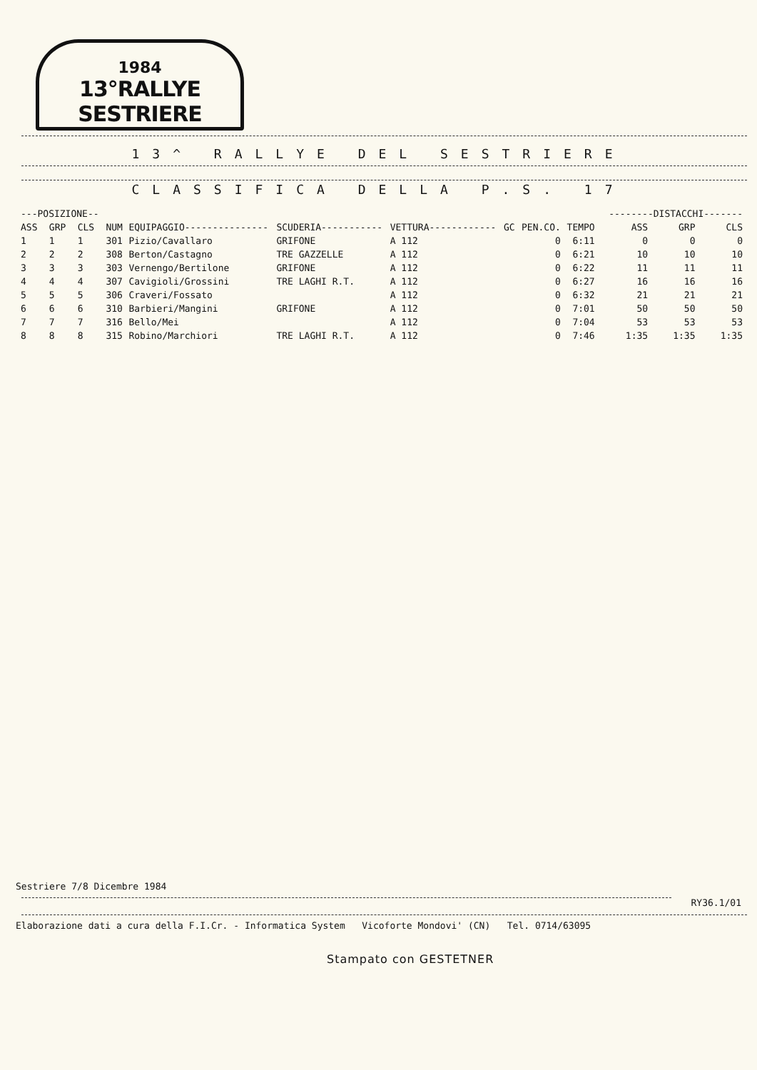1984
13°RALLYE SESTRIERE
13^ RALLYE DEL SESTRIERE
CLASSIFICA DELLA P.S. 17
| ---POSIZIONE-- | | | | | | | | | | | --------DISTACCHI------- | | |
| --- | --- | --- | --- | --- | --- | --- | --- | --- | --- | --- | --- | --- | --- |
| ASS | GRP | CLS | NUM | EQUIPAGGIO--------------- | SCUDERIA----------- | VETTURA------------ | GC | PEN.CO. | TEMPO | | ASS | GRP | CLS |
| 1 | 1 | 1 | 301 | Pizio/Cavallaro | GRIFONE | A 112 | | 0 | 6:11 | | 0 | 0 | 0 |
| 2 | 2 | 2 | 308 | Berton/Castagno | TRE GAZZELLE | A 112 | | 0 | 6:21 | | 10 | 10 | 10 |
| 3 | 3 | 3 | 303 | Vernengo/Bertilone | GRIFONE | A 112 | | 0 | 6:22 | | 11 | 11 | 11 |
| 4 | 4 | 4 | 307 | Cavigioli/Grossini | TRE LAGHI R.T. | A 112 | | 0 | 6:27 | | 16 | 16 | 16 |
| 5 | 5 | 5 | 306 | Craveri/Fossato | | A 112 | | 0 | 6:32 | | 21 | 21 | 21 |
| 6 | 6 | 6 | 310 | Barbieri/Mangini | GRIFONE | A 112 | | 0 | 7:01 | | 50 | 50 | 50 |
| 7 | 7 | 7 | 316 | Bello/Mei | | A 112 | | 0 | 7:04 | | 53 | 53 | 53 |
| 8 | 8 | 8 | 315 | Robino/Marchiori | TRE LAGHI R.T. | A 112 | | 0 | 7:46 | | 1:35 | 1:35 | 1:35 |
Sestriere 7/8 Dicembre 1984
RY36.1/01
Elaborazione dati a cura della F.I.Cr. - Informatica System Vicoforte Mondovi' (CN) Tel. 0714/63095
Stampato con GESTETNER